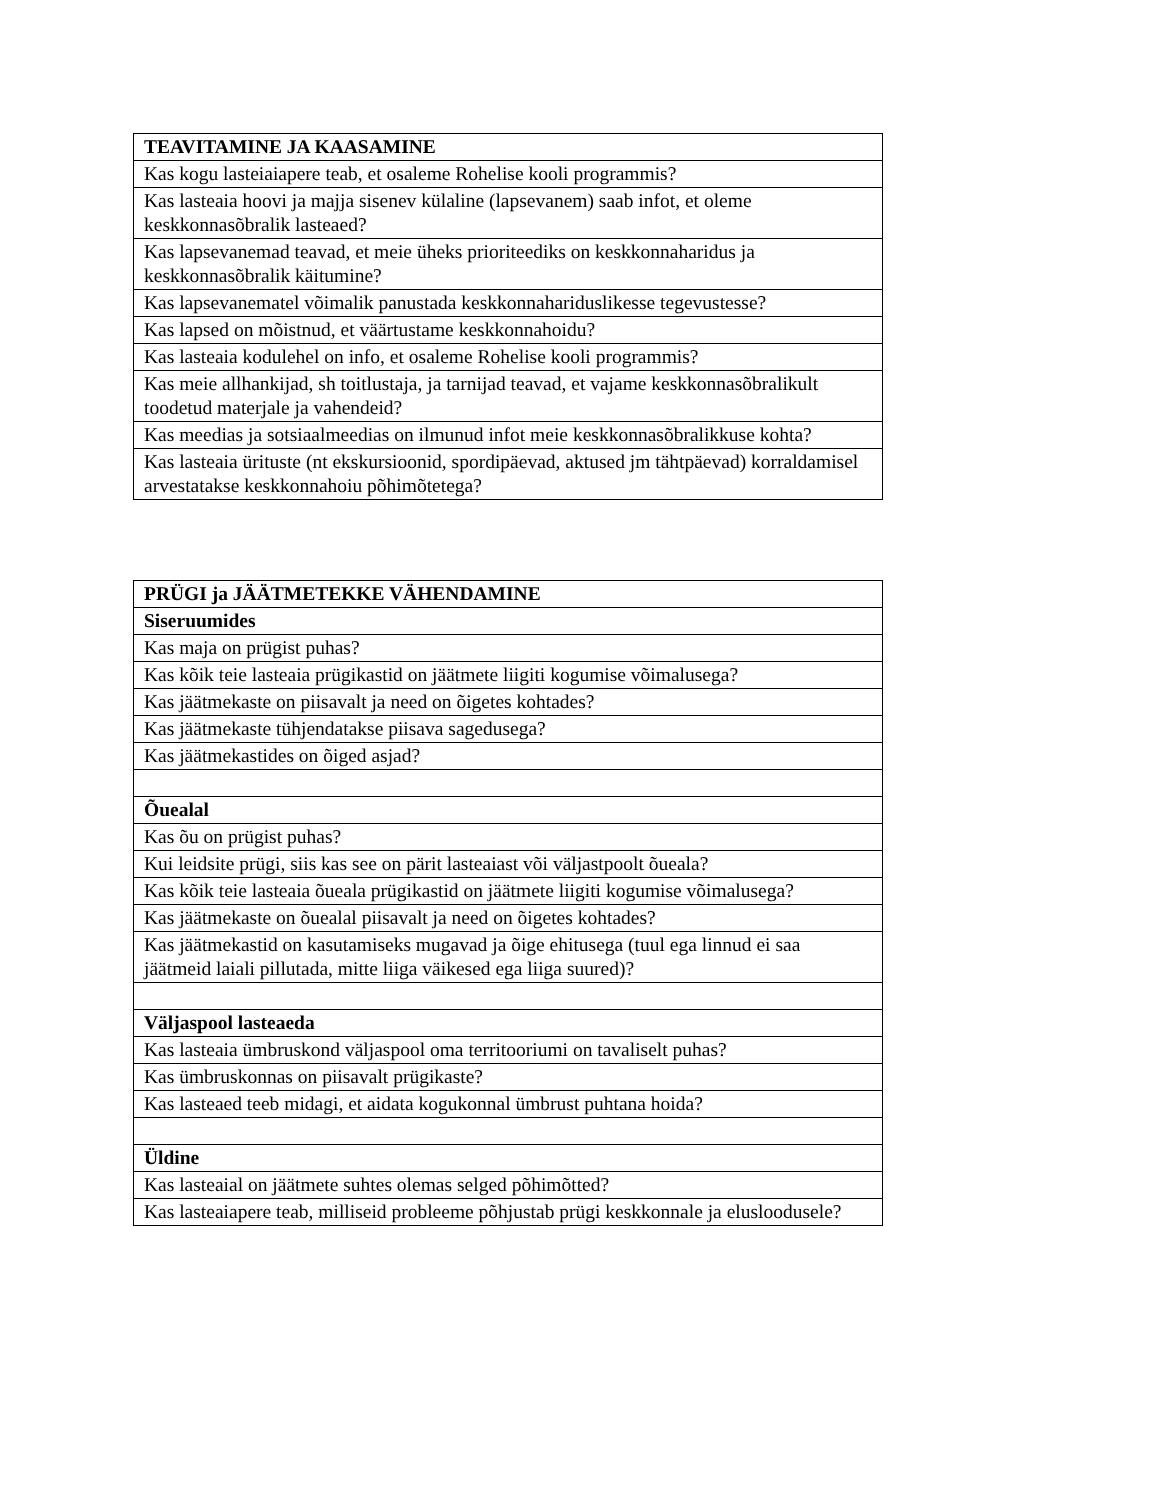| TEAVITAMINE JA KAASAMINE |
| --- |
| Kas kogu lasteiaiapere teab, et osaleme Rohelise kooli programmis? |
| Kas lasteaia hoovi ja majja sisenev külaline (lapsevanem) saab infot, et oleme keskkonnasõbralik lasteaed? |
| Kas lapsevanemad teavad, et meie üheks prioriteediks on keskkonnaharidus ja keskkonnasõbralik käitumine? |
| Kas lapsevanematel võimalik panustada keskkonnahariduslikesse tegevustesse? |
| Kas lapsed on mõistnud, et väärtustame keskkonnahoidu? |
| Kas lasteaia kodulehel on info, et osaleme Rohelise kooli programmis? |
| Kas meie allhankijad, sh toitlustaja, ja tarnijad teavad, et vajame keskkonnasõbralikult toodetud materjale ja vahendeid? |
| Kas meedias ja sotsiaalmeedias on ilmunud infot meie keskkonnasõbralikkuse kohta? |
| Kas lasteaia ürituste (nt ekskursioonid, spordipäevad, aktused jm tähtpäevad) korraldamisel arvestatakse keskkonnahoiu põhimõtetega? |
| PRÜGI ja JÄÄTMETEKKE VÄHENDAMINE |
| --- |
| Siseruumides |
| Kas maja on prügist puhas? |
| Kas kõik teie lasteaia prügikastid on jäätmete liigiti kogumise võimalusega? |
| Kas jäätmekaste on piisavalt ja need on õigetes kohtades? |
| Kas jäätmekaste tühjendatakse piisava sagedusega? |
| Kas jäätmekastides on õiged asjad? |
| Õuealal |
| Kas õu on prügist puhas? |
| Kui leidsite prügi, siis kas see on pärit lasteaiast või väljastpoolt õueala? |
| Kas kõik teie lasteaia õueala prügikastid on jäätmete liigiti kogumise võimalusega? |
| Kas jäätmekaste on õuealal piisavalt ja need on õigetes kohtades? |
| Kas jäätmekastid on kasutamiseks mugavad ja õige ehitusega (tuul ega linnud ei saa jäätmeid laiali pillutada, mitte liiga väikesed ega liiga suured)? |
| Väljaspool lasteaeda |
| Kas lasteaia ümbruskond väljaspool oma territooriumi on tavaliselt puhas? |
| Kas ümbruskonnas on piisavalt prügikaste? |
| Kas lasteaed teeb midagi, et aidata kogukonnal ümbrust puhtana hoida? |
| Üldine |
| Kas lasteaial on jäätmete suhtes olemas selged põhimõtted? |
| Kas lasteaiapere teab, milliseid probleeme põhjustab prügi keskkonnale ja elusloodusele? |